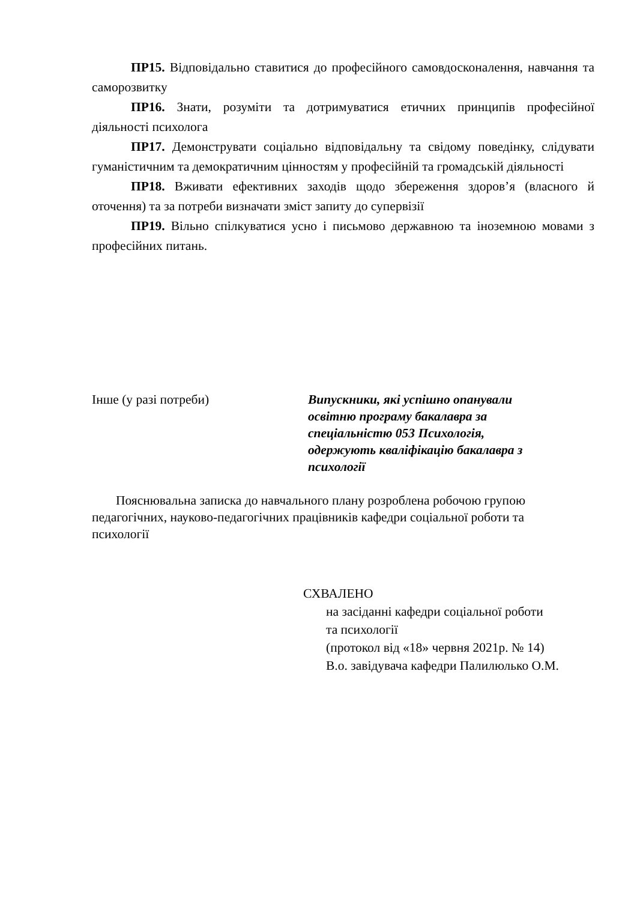ПР15. Відповідально ставитися до професійного самовдосконалення, навчання та саморозвитку
ПР16. Знати, розуміти та дотримуватися етичних принципів професійної діяльності психолога
ПР17. Демонструвати соціально відповідальну та свідому поведінку, слідувати гуманістичним та демократичним цінностям у професійній та громадській діяльності
ПР18. Вживати ефективних заходів щодо збереження здоров’я (власного й оточення) та за потреби визначати зміст запиту до супервізії
ПР19. Вільно спілкуватися усно і письмово державною та іноземною мовами з професійних питань.
Інше (у разі потреби) Випускники, які успішно опанували
освітню програму бакалавра за
спеціальністю 053 Психологія,
одержують кваліфікацію бакалавра з
психології
Пояснювальна записка до навчального плану розроблена робочою групою педагогічних, науково-педагогічних працівників кафедри соціальної роботи та психології
СХВАЛЕНО
на засіданні кафедри соціальної роботи
та психології
(протокол від «18» червня 2021р. № 14)
В.о. завідувача кафедри Палилюлько О.М.